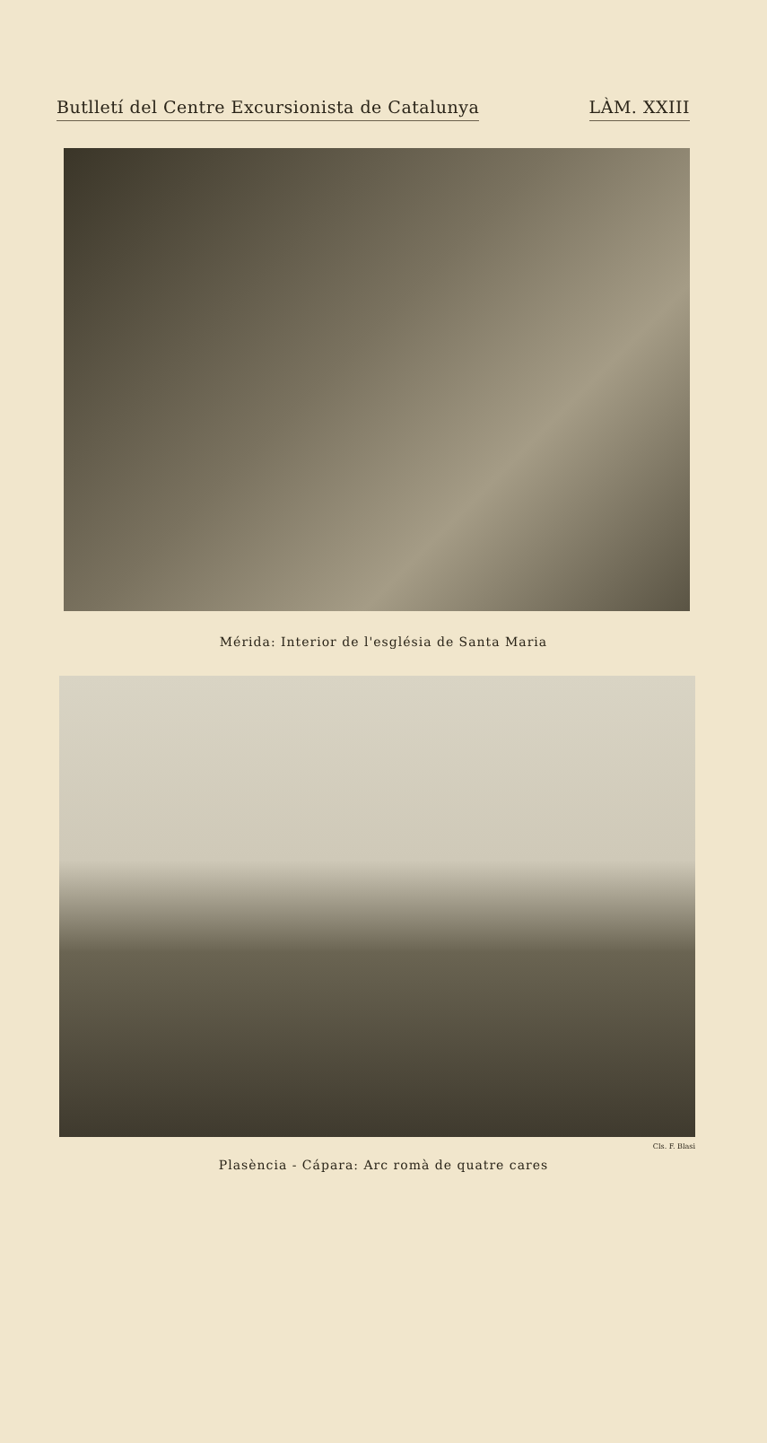Butlletí del Centre Excursionista de Catalunya LÀM. XXIII
Mérida: Interior de l'església de Santa Maria
Cls. F. Blasi
Plasència - Cápara: Arc romà de quatre cares